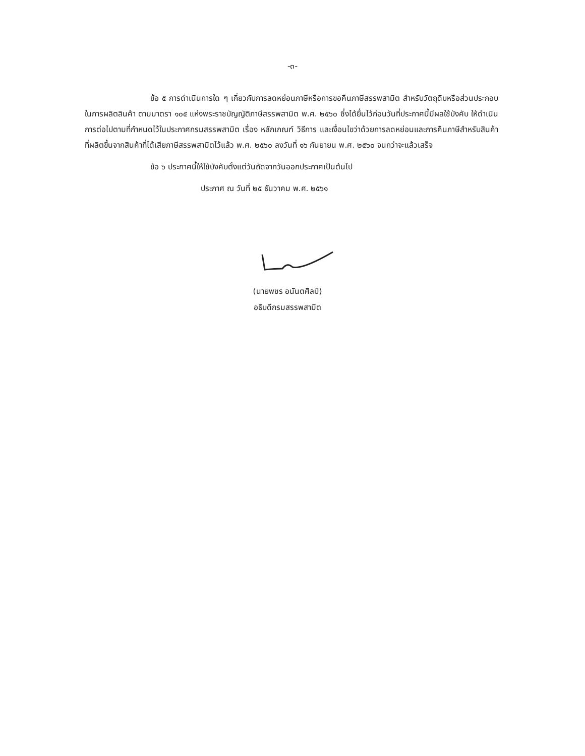-๓-
ข้อ ๕ การดำเนินการใด ๆ เกี่ยวกับการลดหย่อนภาษีหรือการขอคืนภาษีสรรพสามิต สำหรับวัตถุดิบหรือส่วนประกอบในการผลิตสินค้า ตามมาตรา ๑๐๕ แห่งพระราชบัญญัติภาษีสรรพสามิต พ.ศ. ๒๕๖๐ ซึ่งได้ยื่นไว้ก่อนวันที่ประกาศนี้มีผลใช้บังคับ ให้ดำเนินการต่อไปตามที่กำหนดไว้ในประกาศกรมสรรพสามิต เรื่อง หลักเกณฑ์ วิธีการ และเงื่อนไขว่าด้วยการลดหย่อนและการคืนภาษีสำหรับสินค้าที่ผลิตขึ้นจากสินค้าที่ได้เสียภาษีสรรพสามิตไว้แล้ว พ.ศ. ๒๕๖๐ ลงวันที่ ๑๖ กันยายน พ.ศ. ๒๕๖๐ จนกว่าจะแล้วเสร็จ
ข้อ ๖ ประกาศนี้ให้ใช้บังคับตั้งแต่วันถัดจากวันออกประกาศเป็นต้นไป
ประกาศ ณ วันที่ ๒๕ ธันวาคม พ.ศ. ๒๕๖๑
(นายพชร อนันตศิลป์)
อธิบดีกรมสรรพสามิต